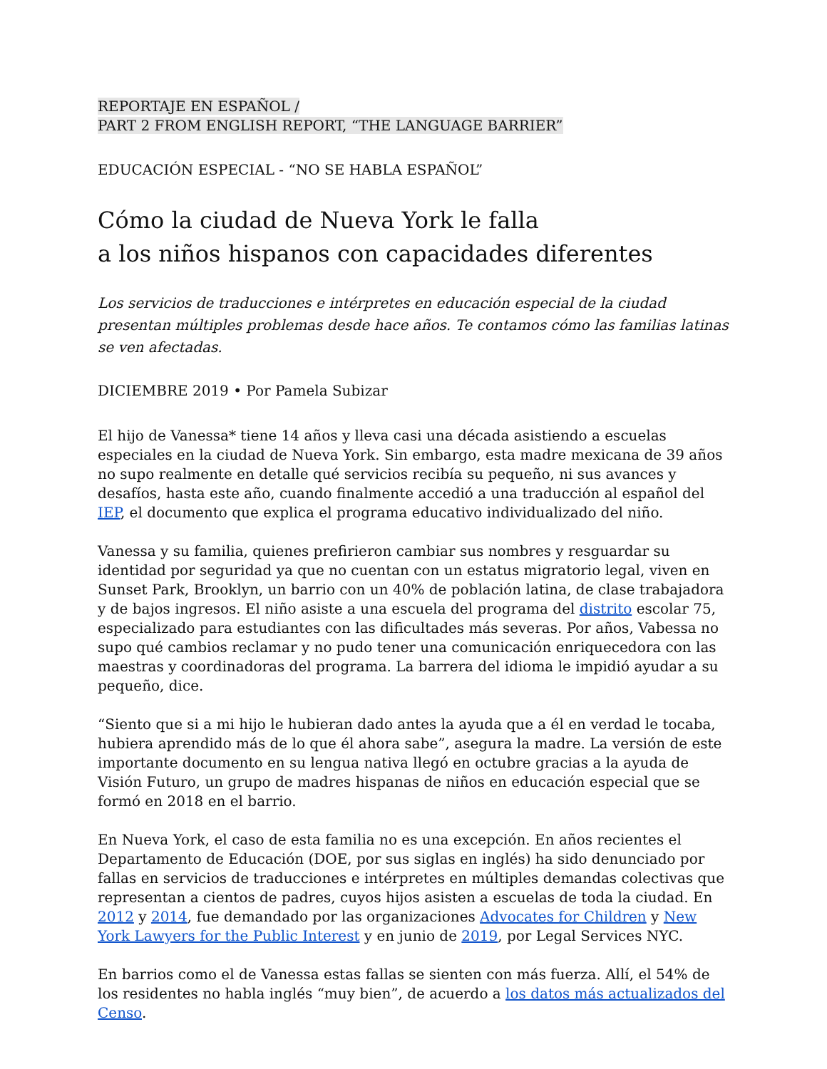REPORTAJE EN ESPAÑOL /
PART 2 FROM ENGLISH REPORT, “THE LANGUAGE BARRIER”
EDUCACIÓN ESPECIAL - “NO SE HABLA ESPAÑOL”
Cómo la ciudad de Nueva York le falla
a los niños hispanos con capacidades diferentes
Los servicios de traducciones e intérpretes en educación especial de la ciudad presentan múltiples problemas desde hace años. Te contamos cómo las familias latinas se ven afectadas.
DICIEMBRE 2019 • Por Pamela Subizar
El hijo de Vanessa* tiene 14 años y lleva casi una década asistiendo a escuelas especiales en la ciudad de Nueva York. Sin embargo, esta madre mexicana de 39 años no supo realmente en detalle qué servicios recibía su pequeño, ni sus avances y desafíos, hasta este año, cuando finalmente accedió a una traducción al español del IEP, el documento que explica el programa educativo individualizado del niño.
Vanessa y su familia, quienes prefirieron cambiar sus nombres y resguardar su identidad por seguridad ya que no cuentan con un estatus migratorio legal, viven en Sunset Park, Brooklyn, un barrio con un 40% de población latina, de clase trabajadora y de bajos ingresos. El niño asiste a una escuela del programa del distrito escolar 75, especializado para estudiantes con las dificultades más severas. Por años, Vabessa no supo qué cambios reclamar y no pudo tener una comunicación enriquecedora con las maestras y coordinadoras del programa. La barrera del idioma le impidió ayudar a su pequeño, dice.
“Siento que si a mi hijo le hubieran dado antes la ayuda que a él en verdad le tocaba, hubiera aprendido más de lo que él ahora sabe”, asegura la madre. La versión de este importante documento en su lengua nativa llegó en octubre gracias a la ayuda de Visión Futuro, un grupo de madres hispanas de niños en educación especial que se formó en 2018 en el barrio.
En Nueva York, el caso de esta familia no es una excepción. En años recientes el Departamento de Educación (DOE, por sus siglas en inglés) ha sido denunciado por fallas en servicios de traducciones e intérpretes en múltiples demandas colectivas que representan a cientos de padres, cuyos hijos asisten a escuelas de toda la ciudad. En 2012 y 2014, fue demandado por las organizaciones Advocates for Children y New York Lawyers for the Public Interest y en junio de 2019, por Legal Services NYC.
En barrios como el de Vanessa estas fallas se sienten con más fuerza. Allí, el 54% de los residentes no habla inglés “muy bien”, de acuerdo a los datos más actualizados del Censo.